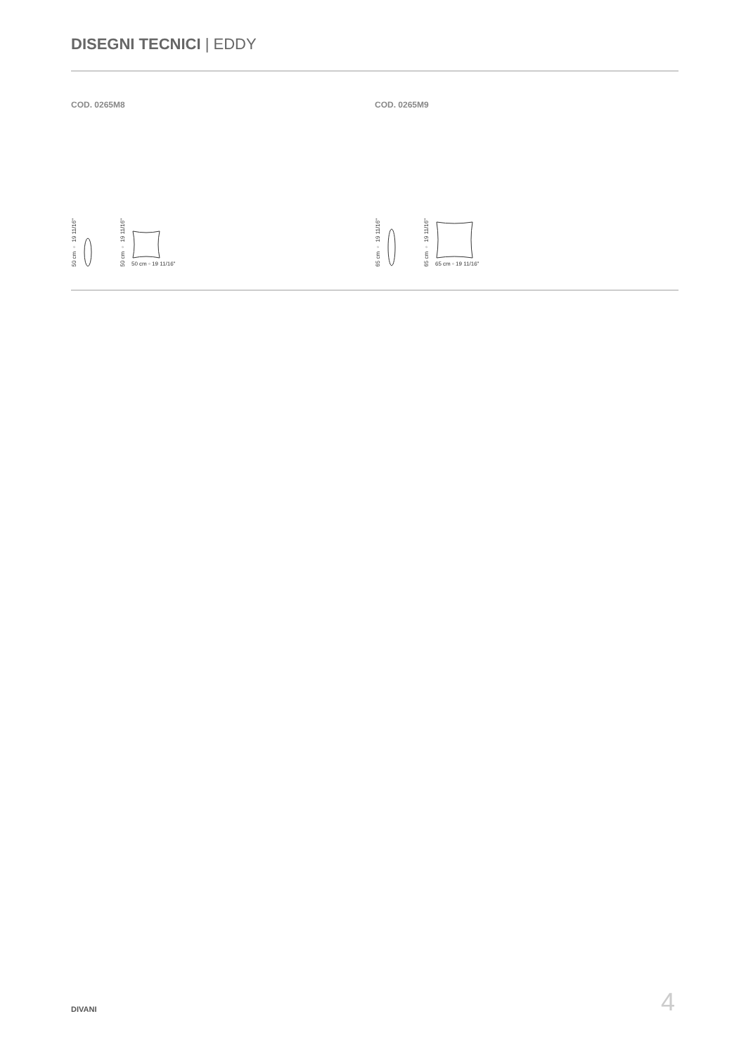DISEGNI TECNICI | EDDY
COD. 0265M8
50 cm ◦ 19 11/16" 50 cm ◦ 19 11/16"
50 cm ◦ 19 11/16"
COD. 0265M9
65 cm ◦ 19 11/16" 65 cm ◦ 19 11/16"
65 cm ◦ 19 11/16"
DIVANI 4